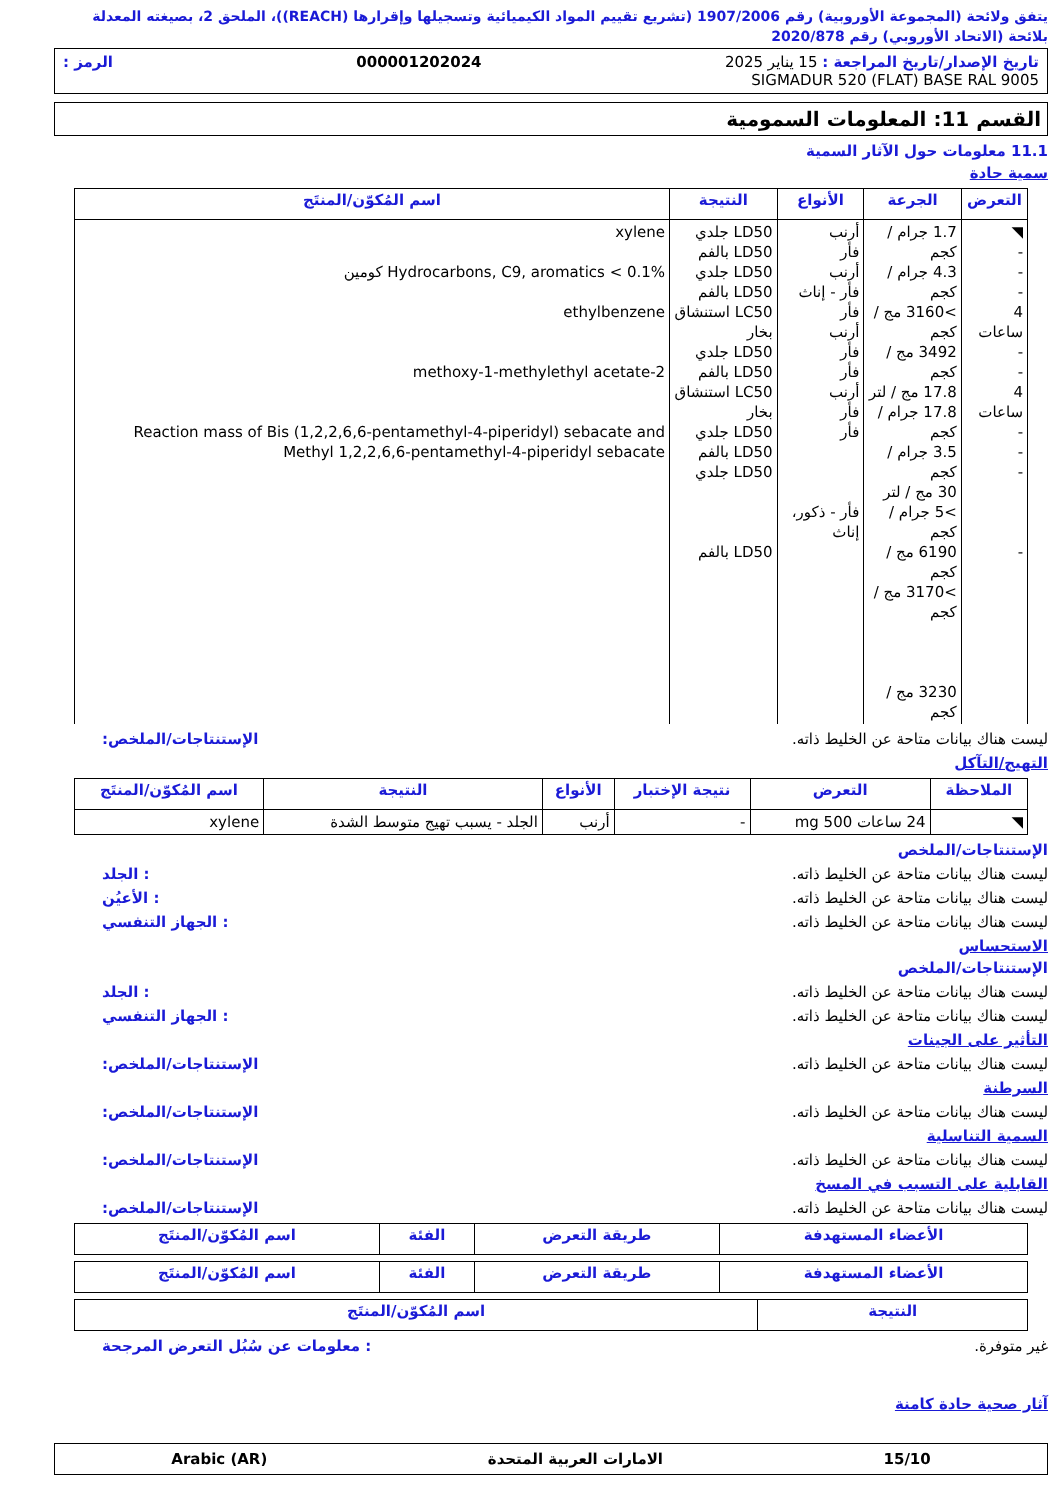يتفق ولائحة (المجموعة الأوروبية) رقم 1907/2006 (تشريع تقييم المواد الكيميائية وتسجيلها وإقرارها (REACH))، الملحق 2، بصيغته المعدلة بلائحة (الاتحاد الأوروبي) رقم 2020/878
تاريخ الإصدار/تاريخ المراجعة : 15 يناير 2025 000001202024 الرمز :
SIGMADUR 520 (FLAT) BASE RAL 9005
القسم 11: المعلومات السمومية
11.1 معلومات حول الآثار السمية
سمية حادة
| التعرض | الجرعة | الأنواع | النتيجة | اسم المُكوّن/المنتَج |
| --- | --- | --- | --- | --- |
| ◥ - - - 4 ساعات - - 4 ساعات - - - - | 1.7 جرام / كجم 4.3 جرام / كجم >3160 مج / كجم 3492 مج / كجم 17.8 مج / لتر 17.8 جرام / كجم 3.5 جرام / كجم 30 مج / لتر >5 جرام / كجم 6190 مج / كجم >3170 مج / كجم 3230 مج / كجم | أرنب فأر أرنب فأر - إناث فأر أرنب فأر فأر أرنب فأر فأر فأر - ذكور، إناث | LD50 جلدي LD50 بالفم LD50 جلدي LD50 بالفم LC50 استنشاق بخار LD50 جلدي LD50 بالفم LC50 استنشاق بخار LD50 جلدي LD50 بالفم LD50 جلدي LD50 بالفم | xylene Hydrocarbons, C9, aromatics < 0.1% كومين ethylbenzene 2-methoxy-1-methylethyl acetate Reaction mass of Bis (1,2,2,6,6-pentamethyl-4-piperidyl) sebacate and Methyl 1,2,2,6,6-pentamethyl-4-piperidyl sebacate |
ليست هناك بيانات متاحة عن الخليط ذاته. الإستنتاجات/الملخص:
التهيج/التآكل
| الملاحظة | التعرض | نتيجة الإختبار | الأنواع | النتيجة | اسم المُكوّن/المنتَج |
| --- | --- | --- | --- | --- | --- |
| ◥ | 24 ساعات 500 mg | - | أرنب | الجلد - يسبب تهيج متوسط الشدة | xylene |
الإستنتاجات/الملخص
ليست هناك بيانات متاحة عن الخليط ذاته.: الجلد
ليست هناك بيانات متاحة عن الخليط ذاته.: الأعيُن
ليست هناك بيانات متاحة عن الخليط ذاته.: الجهاز التنفسي
الاستحساس
الإستنتاجات/الملخص
ليست هناك بيانات متاحة عن الخليط ذاته.: الجلد
ليست هناك بيانات متاحة عن الخليط ذاته.: الجهاز التنفسي
التأثير على الجينات
ليست هناك بيانات متاحة عن الخليط ذاته. الإستنتاجات/الملخص:
السرطنة
ليست هناك بيانات متاحة عن الخليط ذاته. الإستنتاجات/الملخص:
السمية التناسلية
ليست هناك بيانات متاحة عن الخليط ذاته. الإستنتاجات/الملخص:
القابلية على التسبب في المسخ
ليست هناك بيانات متاحة عن الخليط ذاته. الإستنتاجات/الملخص:
| الأعضاء المستهدفة | طريقة التعرض | الفئة | اسم المُكوّن/المنتَج |
| --- | --- | --- | --- |
| الأعضاء المستهدفة | طريقة التعرض | الفئة | اسم المُكوّن/المنتَج |
| --- | --- | --- | --- |
| النتيجة | اسم المُكوّن/المنتَج |
| --- | --- |
غير متوفرة.: معلومات عن سُبُل التعرض المرجحة
آثار صحية حادة كامنة
15/10 الامارات العربية المتحدة Arabic (AR)